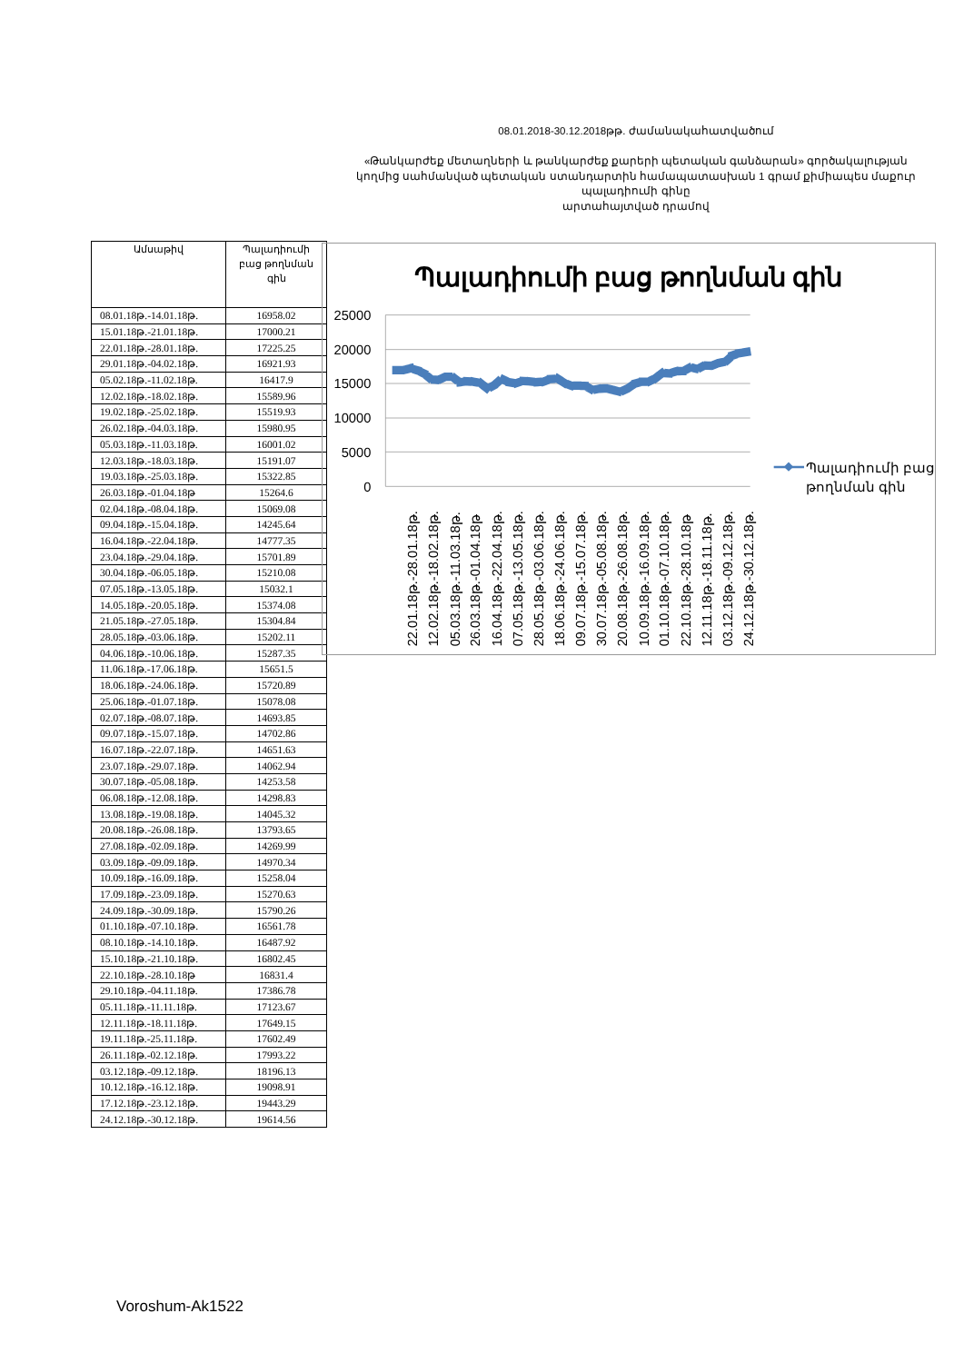08.01.2018-30.12.2018թթ. ժամանակահատվածում
«Թանկարժեք մետաղների և թանկարժեք քարերի պետական գանձարան» գործակալության
կողմից սահմանված պետական ստանդարտին համապատասխան 1 գրամ քիմիապես մաքուր պալադիումի գինը
արտահայտված դրամով
| Ամսաթիվ | Պալադիումի բաց թողնման գին |
| --- | --- |
| 08.01.18թ.-14.01.18թ. | 16958.02 |
| 15.01.18թ.-21.01.18թ. | 17000.21 |
| 22.01.18թ.-28.01.18թ. | 17225.25 |
| 29.01.18թ.-04.02.18թ. | 16921.93 |
| 05.02.18թ.-11.02.18թ. | 16417.9 |
| 12.02.18թ.-18.02.18թ. | 15589.96 |
| 19.02.18թ.-25.02.18թ. | 15519.93 |
| 26.02.18թ.-04.03.18թ. | 15980.95 |
| 05.03.18թ.-11.03.18թ. | 16001.02 |
| 12.03.18թ.-18.03.18թ. | 15191.07 |
| 19.03.18թ.-25.03.18թ. | 15322.85 |
| 26.03.18թ.-01.04.18թ | 15264.6 |
| 02.04.18թ.-08.04.18թ. | 15069.08 |
| 09.04.18թ.-15.04.18թ. | 14245.64 |
| 16.04.18թ.-22.04.18թ. | 14777.35 |
| 23.04.18թ.-29.04.18թ. | 15701.89 |
| 30.04.18թ.-06.05.18թ. | 15210.08 |
| 07.05.18թ.-13.05.18թ. | 15032.1 |
| 14.05.18թ.-20.05.18թ. | 15374.08 |
| 21.05.18թ.-27.05.18թ. | 15304.84 |
| 28.05.18թ.-03.06.18թ. | 15202.11 |
| 04.06.18թ.-10.06.18թ. | 15287.35 |
| 11.06.18թ.-17.06.18թ. | 15651.5 |
| 18.06.18թ.-24.06.18թ. | 15720.89 |
| 25.06.18թ.-01.07.18թ. | 15078.08 |
| 02.07.18թ.-08.07.18թ. | 14693.85 |
| 09.07.18թ.-15.07.18թ. | 14702.86 |
| 16.07.18թ.-22.07.18թ. | 14651.63 |
| 23.07.18թ.-29.07.18թ. | 14062.94 |
| 30.07.18թ.-05.08.18թ. | 14253.58 |
| 06.08.18թ.-12.08.18թ. | 14298.83 |
| 13.08.18թ.-19.08.18թ. | 14045.32 |
| 20.08.18թ.-26.08.18թ. | 13793.65 |
| 27.08.18թ.-02.09.18թ. | 14269.99 |
| 03.09.18թ.-09.09.18թ. | 14970.34 |
| 10.09.18թ.-16.09.18թ. | 15258.04 |
| 17.09.18թ.-23.09.18թ. | 15270.63 |
| 24.09.18թ.-30.09.18թ. | 15790.26 |
| 01.10.18թ.-07.10.18թ. | 16561.78 |
| 08.10.18թ.-14.10.18թ. | 16487.92 |
| 15.10.18թ.-21.10.18թ. | 16802.45 |
| 22.10.18թ.-28.10.18թ | 16831.4 |
| 29.10.18թ.-04.11.18թ. | 17386.78 |
| 05.11.18թ.-11.11.18թ. | 17123.67 |
| 12.11.18թ.-18.11.18թ. | 17649.15 |
| 19.11.18թ.-25.11.18թ. | 17602.49 |
| 26.11.18թ.-02.12.18թ. | 17993.22 |
| 03.12.18թ.-09.12.18թ. | 18196.13 |
| 10.12.18թ.-16.12.18թ. | 19098.91 |
| 17.12.18թ.-23.12.18թ. | 19443.29 |
| 24.12.18թ.-30.12.18թ. | 19614.56 |
Պալադիումի բաց թողնման գին
25000
20000
15000
10000
5000
0
22.01.18թ.-28.01.18թ.
12.02.18թ.-18.02.18թ.
05.03.18թ.-11.03.18թ.
26.03.18թ.-01.04.18թ
16.04.18թ.-22.04.18թ.
07.05.18թ.-13.05.18թ.
28.05.18թ.-03.06.18թ.
18.06.18թ.-24.06.18թ.
09.07.18թ.-15.07.18թ.
30.07.18թ.-05.08.18թ.
20.08.18թ.-26.08.18թ.
10.09.18թ.-16.09.18թ.
01.10.18թ.-07.10.18թ.
22.10.18թ.-28.10.18թ
12.11.18թ.-18.11.18թ.
03.12.18թ.-09.12.18թ.
24.12.18թ.-30.12.18թ.
Պալադիումի բաց
թողնման գին
Voroshum-Ak1522